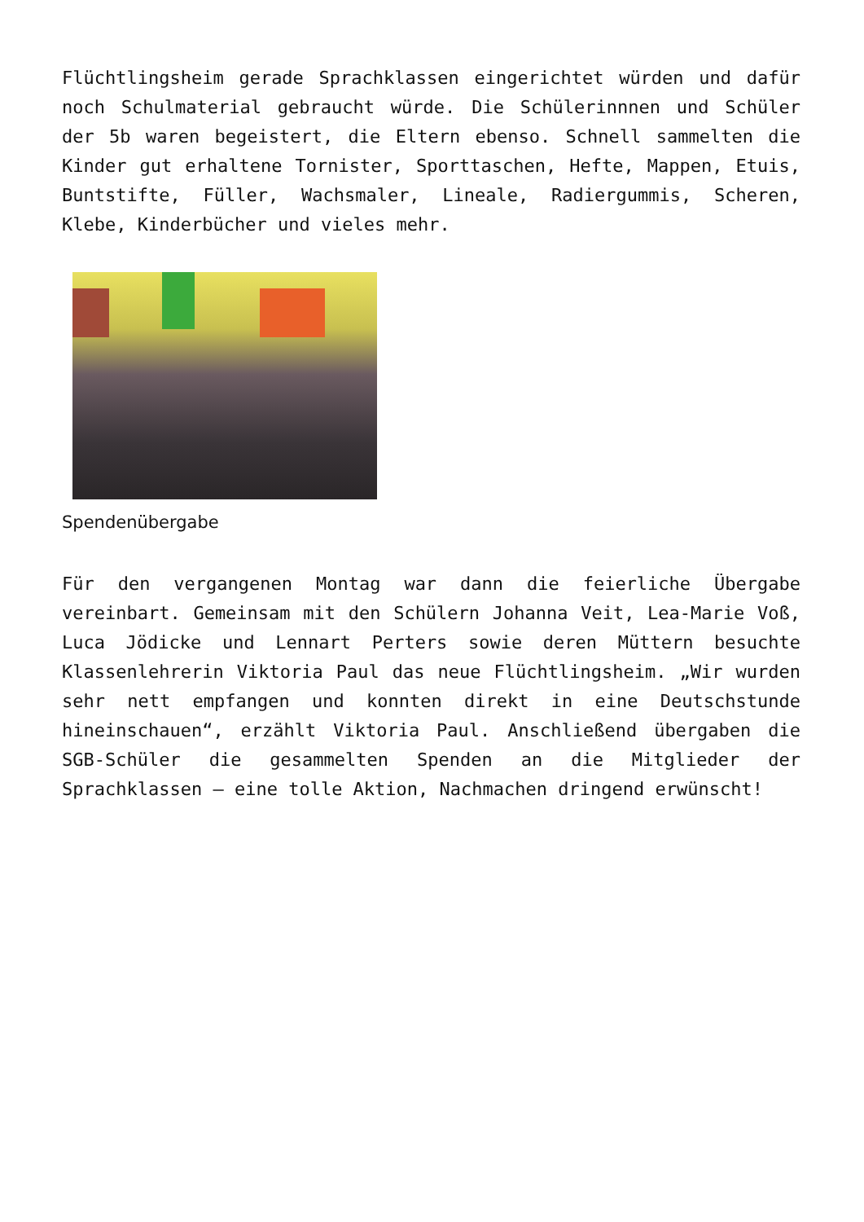Flüchtlingsheim gerade Sprachklassen eingerichtet würden und dafür noch Schulmaterial gebraucht würde. Die Schülerinnnen und Schüler der 5b waren begeistert, die Eltern ebenso. Schnell sammelten die Kinder gut erhaltene Tornister, Sporttaschen, Hefte, Mappen, Etuis, Buntstifte, Füller, Wachsmaler, Lineale, Radiergummis, Scheren, Klebe, Kinderbücher und vieles mehr.
Spendenübergabe
Für den vergangenen Montag war dann die feierliche Übergabe vereinbart. Gemeinsam mit den Schülern Johanna Veit, Lea-Marie Voß, Luca Jödicke und Lennart Perters sowie deren Müttern besuchte Klassenlehrerin Viktoria Paul das neue Flüchtlingsheim. „Wir wurden sehr nett empfangen und konnten direkt in eine Deutschstunde hineinschauen“, erzählt Viktoria Paul. Anschließend übergaben die SGB-Schüler die gesammelten Spenden an die Mitglieder der Sprachklassen – eine tolle Aktion, Nachmachen dringend erwünscht!